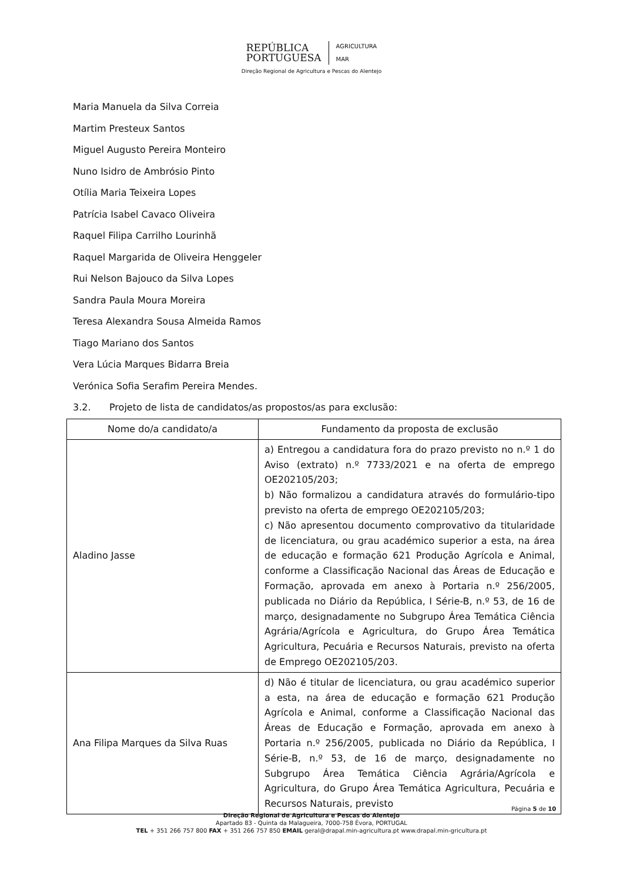REPÚBLICA
PORTUGUESA
AGRICULTURA
MAR
Direção Regional de Agricultura e Pescas do Alentejo
Maria Manuela da Silva Correia
Martim Presteux Santos
Miguel Augusto Pereira Monteiro
Nuno Isidro de Ambrósio Pinto
Otília Maria Teixeira Lopes
Patrícia Isabel Cavaco Oliveira
Raquel Filipa Carrilho Lourinhã
Raquel Margarida de Oliveira Henggeler
Rui Nelson Bajouco da Silva Lopes
Sandra Paula Moura Moreira
Teresa Alexandra Sousa Almeida Ramos
Tiago Mariano dos Santos
Vera Lúcia Marques Bidarra Breia
Verónica Sofia Serafim Pereira Mendes.
3.2. Projeto de lista de candidatos/as propostos/as para exclusão:
| Nome do/a candidato/a | Fundamento da proposta de exclusão |
| --- | --- |
| Aladino Jasse | a) Entregou a candidatura fora do prazo previsto no n.º 1 do Aviso (extrato) n.º 7733/2021 e na oferta de emprego OE202105/203; b) Não formalizou a candidatura através do formulário-tipo previsto na oferta de emprego OE202105/203; c) Não apresentou documento comprovativo da titularidade de licenciatura, ou grau académico superior a esta, na área de educação e formação 621 Produção Agrícola e Animal, conforme a Classificação Nacional das Áreas de Educação e Formação, aprovada em anexo à Portaria n.º 256/2005, publicada no Diário da República, I Série-B, n.º 53, de 16 de março, designadamente no Subgrupo Área Temática Ciência Agrária/Agrícola e Agricultura, do Grupo Área Temática Agricultura, Pecuária e Recursos Naturais, previsto na oferta de Emprego OE202105/203. |
| Ana Filipa Marques da Silva Ruas | d) Não é titular de licenciatura, ou grau académico superior a esta, na área de educação e formação 621 Produção Agrícola e Animal, conforme a Classificação Nacional das Áreas de Educação e Formação, aprovada em anexo à Portaria n.º 256/2005, publicada no Diário da República, I Série-B, n.º 53, de 16 de março, designadamente no Subgrupo Área Temática Ciência Agrária/Agrícola e Agricultura, do Grupo Área Temática Agricultura, Pecuária e Recursos Naturais, previsto |
Página 5 de 10
Direção Regional de Agricultura e Pescas do Alentejo
Apartado 83 - Quinta da Malagueira, 7000-758 Évora, PORTUGAL
TEL + 351 266 757 800 FAX + 351 266 757 850 EMAIL geral@drapal.min-agricultura.pt www.drapal.min-gricultura.pt